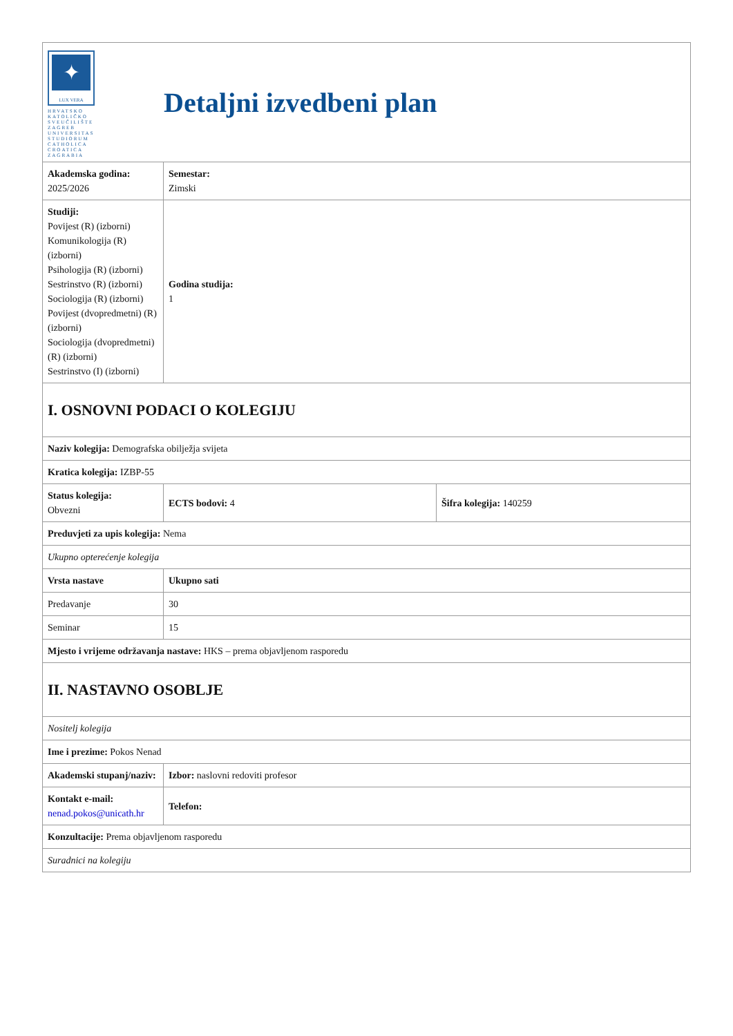| ✦ LUX VERA HRVATSKO KATOLIČKO SVEUČILIŠTE ZAGREB UNIVERSITAS STUDIORUM CATHOLICA CROATICA ZAGRABIA Detaljni izvedbeni plan | | |
| Akademska godina: 2025/2026 | Semestar: Zimski | |
| Studiji: Povijest (R) (izborni) Komunikologija (R) (izborni) Psihologija (R) (izborni) Sestrinstvo (R) (izborni) Sociologija (R) (izborni) Povijest (dvopredmetni) (R) (izborni) Sociologija (dvopredmetni) (R) (izborni) Sestrinstvo (I) (izborni) | Godina studija: 1 | |
| I. OSNOVNI PODACI O KOLEGIJU | | |
| Naziv kolegija: Demografska obilježja svijeta | | |
| Kratica kolegija: IZBP-55 | | |
| Status kolegija: Obvezni | ECTS bodovi: 4 | Šifra kolegija: 140259 |
| Preduvjeti za upis kolegija: Nema | | |
| Ukupno opterećenje kolegija | | |
| Vrsta nastave | Ukupno sati | |
| Predavanje | 30 | |
| Seminar | 15 | |
| Mjesto i vrijeme održavanja nastave: HKS – prema objavljenom rasporedu | | |
| II. NASTAVNO OSOBLJE | | |
| Nositelj kolegija | | |
| Ime i prezime: Pokos Nenad | | |
| Akademski stupanj/naziv: | Izbor: naslovni redoviti profesor | |
| Kontakt e-mail: nenad.pokos@unicath.hr | Telefon: | |
| Konzultacije: Prema objavljenom rasporedu | | |
| Suradnici na kolegiju | | |